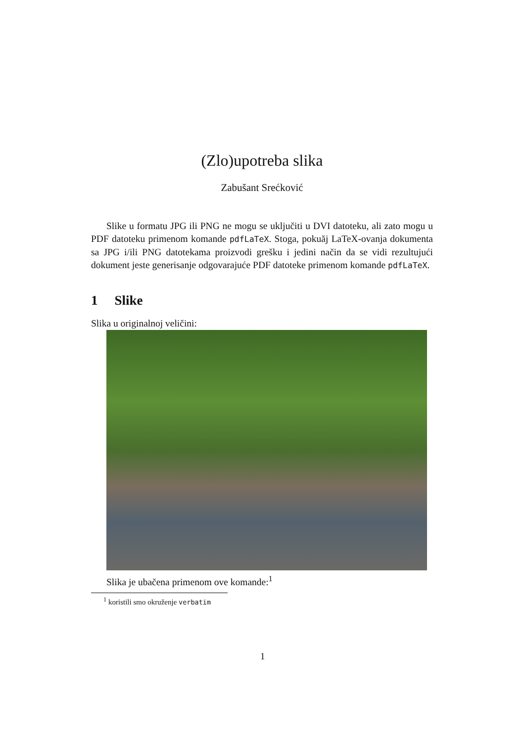(Zlo)upotreba slika
Zabušant Srećković
Slike u formatu JPG ili PNG ne mogu se uključiti u DVI datoteku, ali zato mogu u PDF datoteku primenom komande pdfLaTeX. Stoga, pokuăj LaTeX-ovanja dokumenta sa JPG i/ili PNG datotekama proizvodi grešku i jedini način da se vidi rezultujući dokument jeste generisanje odgovarajuće PDF datoteke primenom komande pdfLaTeX.
1 Slike
Slika u originalnoj veličini:
Slika je ubačena primenom ove komande:<sup>1</sup>
<sup>1</sup> koristili smo okruženje verbatim
1